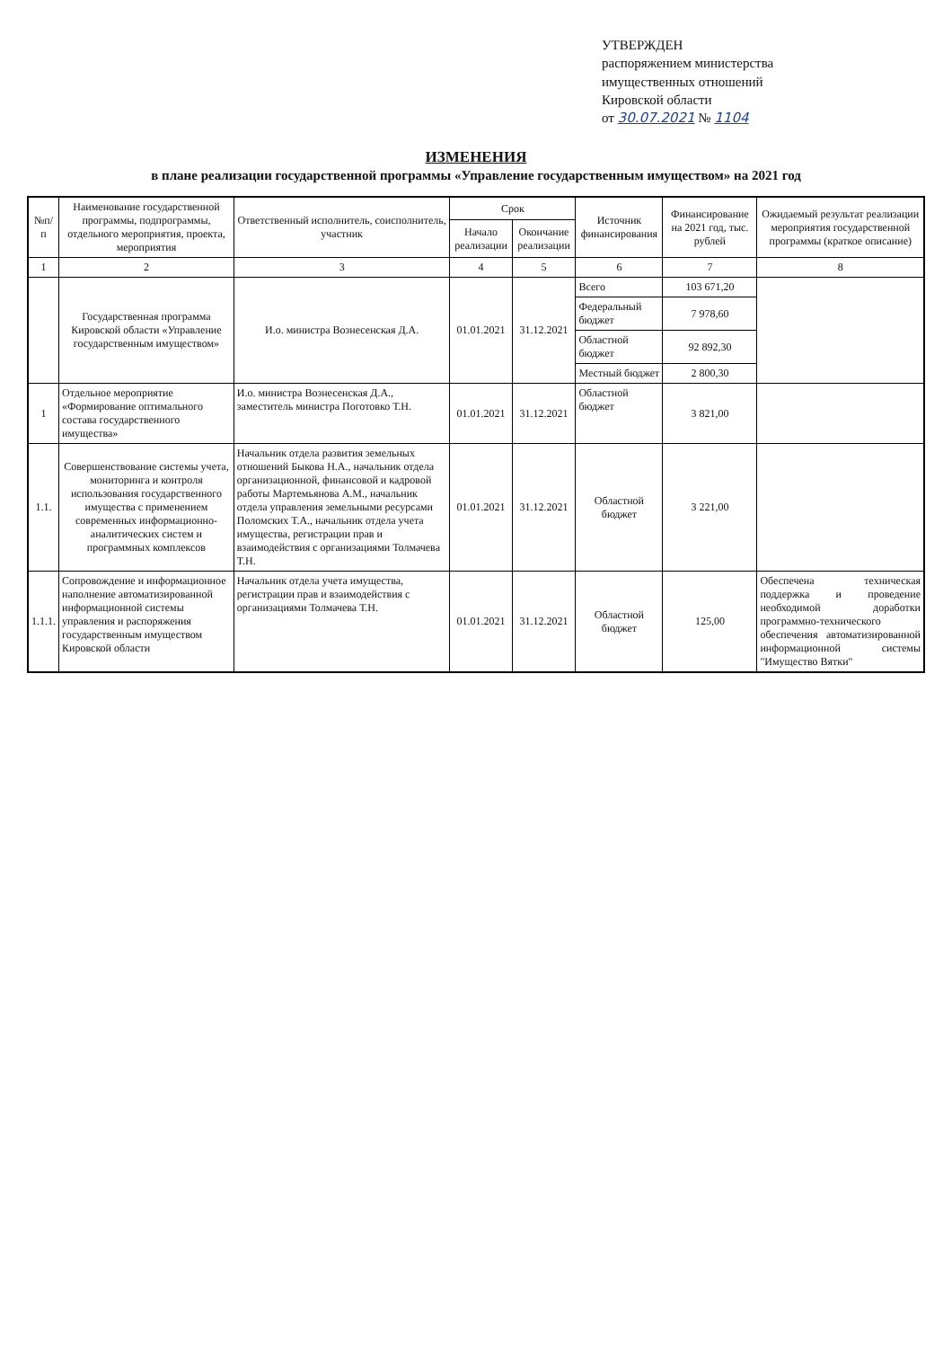УТВЕРЖДЕН
распоряжением министерства
имущественных отношений
Кировской области
от 30.07.2021 № 1104
ИЗМЕНЕНИЯ
в плане реализации государственной программы «Управление государственным имуществом» на 2021 год
| №п/п | Наименование государственной программы, подпрограммы, отдельного мероприятия, проекта, мероприятия | Ответственный исполнитель, соисполнитель, участник | Срок | | Источник финансирования | Финансирование на 2021 год, тыс. рублей | Ожидаемый результат реализации мероприятия государственной программы (краткое описание) |
| --- | --- | --- | --- | --- | --- | --- | --- |
| | | | Начало реализации | Окончание реализации | | | |
| 1 | 2 | 3 | 4 | 5 | 6 | 7 | 8 |
| | Государственная программа Кировской области «Управление государственным имуществом» | И.о. министра Вознесенская Д.А. | 01.01.2021 | 31.12.2021 | Всего | 103 671,20 | |
| | | | | | Федеральный бюджет | 7 978,60 | |
| | | | | | Областной бюджет | 92 892,30 | |
| | | | | | Местный бюджет | 2 800,30 | |
| 1 | Отдельное мероприятие «Формирование оптимального состава государственного имущества» | И.о. министра Вознесенская Д.А., заместитель министра Поготовко Т.Н. | 01.01.2021 | 31.12.2021 | Областной бюджет | 3 821,00 | |
| 1.1. | Совершенствование системы учета, мониторинга и контроля использования государственного имущества с применением современных информационно-аналитических систем и программных комплексов | Начальник отдела развития земельных отношений Быкова Н.А., начальник отдела организационной, финансовой и кадровой работы Мартемьянова А.М., начальник отдела управления земельными ресурсами Поломских Т.А., начальник отдела учета имущества, регистрации прав и взаимодействия с организациями Толмачева Т.Н. | 01.01.2021 | 31.12.2021 | Областной бюджет | 3 221,00 | |
| 1.1.1. | Сопровождение и информационное наполнение автоматизированной информационной системы управления и распоряжения государственным имуществом Кировской области | Начальник отдела учета имущества, регистрации прав и взаимодействия с организациями Толмачева Т.Н. | 01.01.2021 | 31.12.2021 | Областной бюджет | 125,00 | Обеспечена техническая поддержка и проведение необходимой доработки программно-технического обеспечения автоматизированной информационной системы "Имущество Вятки" |